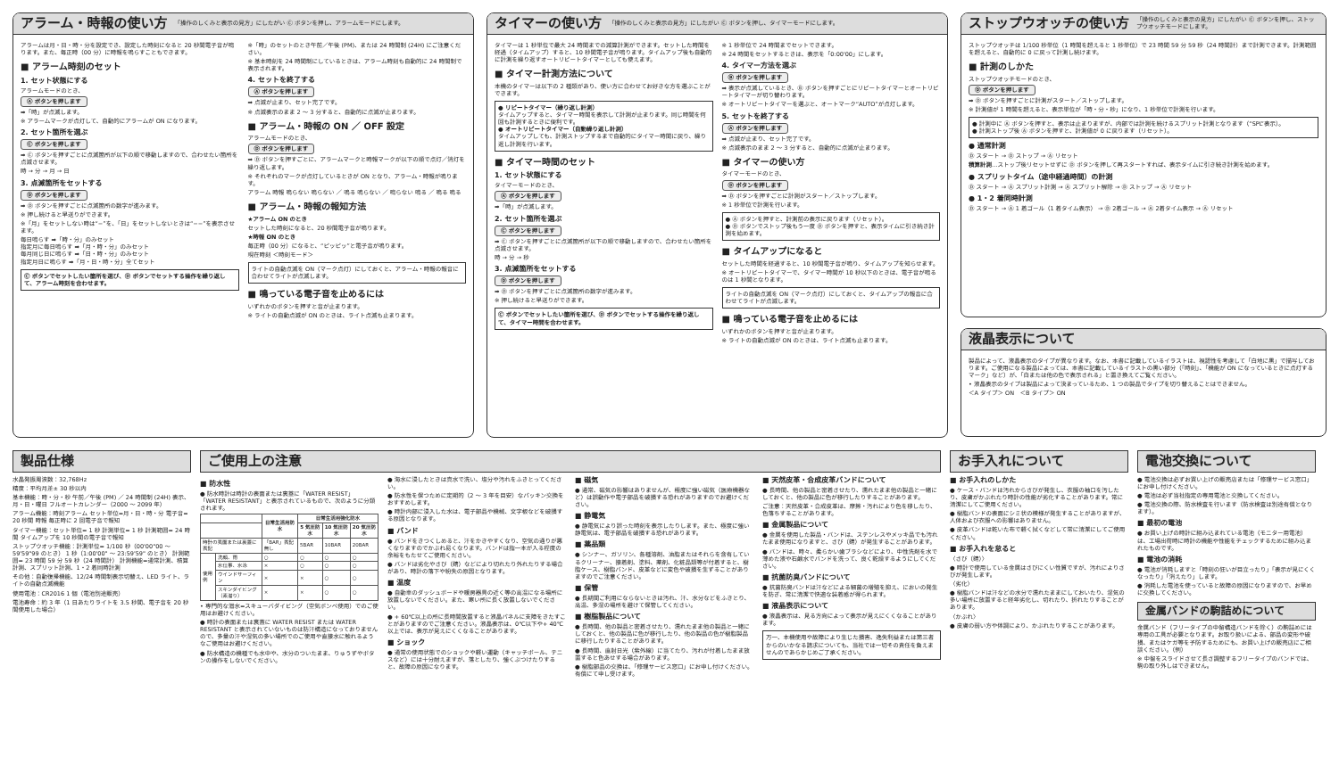アラーム・時報の使い方
「操作のしくみと表示の見方」にしたがい Ⓒ ボタンを押し、アラームモードにします。
アラームは月・日・時・分を設定でき、設定した時刻になると 20 秒間電子音が鳴ります。また、毎正時（00 分）に時報を鳴らすこともできます。
■ アラーム時刻のセット
1. セット状態にする
アラームモードのとき、
Ⓐ ボタンを押します
➡「時」が点滅します。
※ アラームマークが点灯して、自動的にアラームが ON になります。
2. セット箇所を選ぶ
Ⓒ ボタンを押します
➡ Ⓒ ボタンを押すごとに点滅箇所が以下の順で移動しますので、合わせたい箇所を点滅させます。
時 → 分 → 月 → 日
3. 点滅箇所をセットする
Ⓓ ボタンを押します
➡ Ⓓ ボタンを押すごとに点滅箇所の数字が進みます。
※ 押し続けると早送りができます。
※「月」をセットしない時は“−”を、「日」をセットしないときは“−−”を表示させます。
毎日鳴らす ➡「時・分」のみセット
指定月に毎日鳴らす ➡「月・時・分」のみセット
毎月同じ日に鳴らす ➡「日・時・分」のみセット
指定月日に鳴らす ➡「月・日・時・分」全てセット
Ⓒ ボタンでセットしたい箇所を選び、Ⓓ ボタンでセットする操作を繰り返して、アラーム時刻を合わせます。
※「時」のセットのとき午前／午後 (PM)、または 24 時間制 (24H) にご注意ください。
※ 基本時刻を 24 時間制にしているときは、アラーム時刻も自動的に 24 時間制で表示されます。
4. セットを終了する
Ⓐ ボタンを押します
➡ 点滅が止まり、セット完了です。
※ 点滅表示のまま 2 〜 3 分すると、自動的に点滅が止まります。
■ アラーム・時報の ON ／ OFF 設定
アラームモードのとき、
Ⓓ ボタンを押します
➡ Ⓓ ボタンを押すごとに、アラームマークと時報マークが以下の順で点灯／消灯を繰り返します。
※ それぞれのマークが点灯しているときが ON となり、アラーム・時報が鳴ります。
アラーム 時報 鳴らない 鳴らない ／ 鳴る 鳴らない ／ 鳴らない 鳴る ／ 鳴る 鳴る
■ アラーム・時報の報知方法
★アラーム ON のとき
セットした時刻になると、20 秒間電子音が鳴ります。
★時報 ON のとき
毎正時（00 分）になると、“ピッピッ”と電子音が鳴ります。
現在時刻 ＜時刻モード＞
ライトの自動点滅を ON（マーク点灯）にしておくと、アラーム・時報の報音に合わせてライトが点滅します。
■ 鳴っている電子音を止めるには
いずれかのボタンを押すと音が止まります。
※ ライトの自動点滅が ON のときは、ライト点滅も止まります。
タイマーの使い方
「操作のしくみと表示の見方」にしたがい Ⓒ ボタンを押し、タイマーモードにします。
タイマーは 1 秒単位で最大 24 時間までの減算計測ができます。セットした時間を経過（タイムアップ）すると、10 秒間電子音が鳴ります。タイムアップ後も自動的に計測を繰り返すオートリピートタイマーとしても使えます。
■ タイマー計測方法について
本機のタイマーは以下の 2 種類があり、使い方に合わせてお好きな方を選ぶことができます。
● リピートタイマー（繰り返し計測）
タイムアップすると、タイマー時間を表示して計測が止まります。同じ時間を何回も計測するときに便利です。
● オートリピートタイマー（自動繰り返し計測）
タイムアップしても、計測ストップするまで自動的にタイマー時間に戻り、繰り返し計測を行います。
■ タイマー時間のセット
1. セット状態にする
タイマーモードのとき、
Ⓐ ボタンを押します
➡「時」が点滅します。
2. セット箇所を選ぶ
Ⓒ ボタンを押します
➡ Ⓒ ボタンを押すごとに点滅箇所が以下の順で移動しますので、合わせたい箇所を点滅させます。
時 → 分 → 秒
3. 点滅箇所をセットする
Ⓓ ボタンを押します
➡ Ⓓ ボタンを押すごとに点滅箇所の数字が進みます。
※ 押し続けると早送りができます。
Ⓒ ボタンでセットしたい箇所を選び、Ⓓ ボタンでセットする操作を繰り返して、タイマー時間を合わせます。
※ 1 秒単位で 24 時間までセットできます。
※ 24 時間をセットするときは、表示を「0:00'00」にします。
4. タイマー方法を選ぶ
Ⓑ ボタンを押します
➡ 表示が点滅しているとき、Ⓑ ボタンを押すごとにリピートタイマーとオートリピートタイマーが切り替わります。
※ オートリピートタイマーを選ぶと、オートマーク“AUTO”が点灯します。
5. セットを終了する
Ⓐ ボタンを押します
➡ 点滅が止まり、セット完了です。
※ 点滅表示のまま 2 〜 3 分すると、自動的に点滅が止まります。
■ タイマーの使い方
タイマーモードのとき、
Ⓓ ボタンを押します
➡ Ⓓ ボタンを押すごとに計測がスタート／ストップします。
※ 1 秒単位で計測を行います。
● Ⓐ ボタンを押すと、計測前の表示に戻ります（リセット）。
● Ⓓ ボタンでストップ後もう一度 Ⓓ ボタンを押すと、表示タイムに引き続き計測を始めます。
■ タイムアップになると
セットした時間を経過すると、10 秒間電子音が鳴り、タイムアップを知らせます。
※ オートリピートタイマーで、タイマー時間が 10 秒以下のときは、電子音が鳴るのは 1 秒間となります。
ライトの自動点滅を ON（マーク点灯）にしておくと、タイムアップの報音に合わせてライトが点滅します。
■ 鳴っている電子音を止めるには
いずれかのボタンを押すと音が止まります。
※ ライトの自動点滅が ON のときは、ライト点滅も止まります。
ストップウオッチの使い方
「操作のしくみと表示の見方」にしたがい Ⓒ ボタンを押し、ストップウオッチモードにします。
ストップウオッチは 1/100 秒単位（1 時間を超えると 1 秒単位）で 23 時間 59 分 59 秒（24 時間計）まで計測できます。計測範囲を超えると、自動的に 0 に戻って計測し続けます。
■ 計測のしかた
ストップウオッチモードのとき、
Ⓓ ボタンを押します
➡ Ⓓ ボタンを押すごとに計測がスタート／ストップします。
※ 計測値が 1 時間を超えると、表示単位が「時・分・秒」になり、1 秒単位で計測を行います。
● 計測中に Ⓐ ボタンを押すと、表示は止まりますが、内部では計測を続けるスプリット計測となります（“SPL”表示）。
● 計測ストップ後 Ⓐ ボタンを押すと、計測値が 0 に戻ります（リセット）。
● 通常計測
Ⓓ スタート → Ⓓ ストップ → Ⓐ リセット
積算計測…ストップ後リセットせずに Ⓓ ボタンを押して再スタートすれば、表示タイムに引き続き計測を始めます。
● スプリットタイム（途中経過時間）の計測
Ⓓ スタート → Ⓐ スプリット計測 → Ⓐ スプリット解除 → Ⓓ ストップ → Ⓐ リセット
● 1・2 着同時計測
Ⓓ スタート → Ⓐ 1 着ゴール（1 着タイム表示） → Ⓓ 2着ゴール → Ⓐ 2着タイム表示 → Ⓐ リセット
液晶表示について
製品によって、液晶表示のタイプが異なります。なお、本書に記載しているイラストは、視認性を考慮して「白地に黒」で描写しております。ご使用になる製品によっては、本書に記載しているイラストの黒い部分（「時刻」、「機能が ON になっているときに点灯するマーク」など）が、「白または他の色で表示される」と置き換えてご覧ください。
• 液晶表示のタイプは製品によって決まっているため、1 つの製品でタイプを切り替えることはできません。
＜A タイプ＞ ON　＜B タイプ＞ ON
製品仕様
水晶発振周波数：32,768Hz
精度：平均月差± 30 秒以内
基本機能：時・分・秒 午前／午後 (PM) ／ 24 時間制 (24H) 表示、月・日・曜日 フルオートカレンダー（2000 〜 2099 年）
アラーム機能：時刻アラーム セット単位=月・日・時・分 電子音= 20 秒間 時報 毎正時に 2 回電子音で報知
タイマー機能：セット単位= 1 秒 計測単位= 1 秒 計測範囲= 24 時間 タイムアップを 10 秒間の電子音で報知
ストップウオッチ機能：計測単位= 1/100 秒（00'00"00 〜 59'59"99 のとき） 1 秒（1:00'00" 〜 23:59'59" のとき） 計測範囲= 23 時間 59 分 59 秒（24 時間計） 計測機能=通常計測、積算計測、スプリット計測、1・2 着同時計測
その他：自動復帰機能、12/24 時間制表示切替え、LED ライト、ライトの自動点滅機能
使用電池：CR2016 1 個（電池別途販売）
電池寿命：約 3 年（1 日あたりライトを 3.5 秒間、電子音を 20 秒間使用した場合）
ご使用上の注意
■ 防水性
● 防水時計は時計の表面または裏蓋に「WATER RESIST」「WATER RESISTANT」と表示されているもので、次のように分類されます。
| | | 日常生活用防水 | 日常生活用強化防水 | | |
| --- | --- | --- | --- | --- | --- |
| | | | 5 気圧防水 | 10 気圧防水 | 20 気圧防水 |
| 時計の表面または裏蓋に表記 | | 「BAR」表記無し | 5BAR | 10BAR | 20BAR |
| 使用例 | 洗顔、雨 | ○ | ○ | ○ | ○ |
| | 水仕事、水泳 | × | ○ | ○ | ○ |
| | ウインドサーフィン | × | × | ○ | ○ |
| | スキンダイビング（素潜り） | × | × | ○ | ○ |
• 専門的な潜水=スキューバダイビング（空気ボンベ使用）でのご使用はお避けください。
● 時計の表面または裏蓋に WATER RESIST または WATER RESISTANT と表示されていないものは防汗構造になっておりませんので、多量の汗や湿気の多い場所でのご使用や直接水に触れるようなご使用はお避けください。
● 防水構造の機種でも水中や、水分のついたまま、りゅうずやボタンの操作をしないでください。
● 海水に浸したときは真水で洗い、塩分や汚れをふきとってください。
● 防水性を保つために定期的（2 〜 3 年を目安）なパッキン交換をおすすめします。
● 時計内部に浸入した水は、電子部品や機械、文字板などを破損する原因となります。
■ バンド
● バンドをきつくしめると、汗をかきやすくなり、空気の通りが悪くなりますのでかぶれ易くなります。バンドは指一本が入る程度の余裕をもたせてご使用ください。
● バンドは劣化やさび（錆）などにより切れたり外れたりする場合があり、時計の落下や紛失の原因となります。
■ 温度
● 自動車のダッシュボードや暖房器具の近く等の高温になる場所に放置しないでください。また、寒い所に長く放置しないでください。
● + 60℃以上の所に長時間放置すると液晶パネルに支障をきたすことがありますのでご注意ください。液晶表示は、0℃以下や+ 40℃以上では、表示が見えにくくなることがあります。
■ ショック
● 通常の使用状態でのショックや軽い運動（キャッチボール、テニスなど）には十分耐えますが、落としたり、強くぶつけたりすると、故障の原因になります。
■ 磁気
● 通常、磁気の影響はありませんが、極度に強い磁気（医療機器など）は誤動作や電子部品を破損する恐れがありますのでお避けください。
■ 静電気
● 静電気により誤った時刻を表示したりします。また、極度に強い静電気は、電子部品を破損する恐れがあります。
■ 薬品類
● シンナー、ガソリン、各種溶剤、油脂またはそれらを含有しているクリーナー、接着剤、塗料、薬剤、化粧品類等が付着すると、樹脂ケース、樹脂バンド、皮革などに変色や破損を生ずることがありますのでご注意ください。
■ 保管
● 長期間ご利用にならないときは汚れ、汗、水分などをふきとり、高温、多湿の場所を避けて保管してください。
■ 樹脂製品について
● 長時間、他の製品と密着させたり、濡れたまま他の製品と一緒にしておくと、他の製品に色が移行したり、他の製品の色が樹脂製品に移行したりすることがあります。
● 長時間、直射日光（紫外線）に当てたり、汚れが付着したまま放置すると色あせする場合があります。
● 樹脂部品の交換は、「修理サービス窓口」にお申し付けください。有償にて申し受けます。
■ 天然皮革・合成皮革バンドについて
● 長時間、他の製品と密着させたり、濡れたまま他の製品と一緒にしておくと、他の製品に色が移行したりすることがあります。
ご注意：天然皮革・合成皮革は、摩擦・汚れにより色を移したり、色落ちすることがあります。
■ 金属製品について
● 金属を使用した製品・バンドは、ステンレスやメッキ品でも汚れたまま使用になりますと、さび（錆）が発生することがあります。
● バンドは、時々、柔らかい歯ブラシなどにより、中性洗剤を水で薄めた液や石鹸水でバンドを洗って、良く乾燥するようにしてください。
■ 抗菌防臭バンドについて
● 抗菌防臭バンドは汗などによる細菌の増殖を抑え、においの発生を防ぎ、常に清潔で快適な装着感が得られます。
■ 液晶表示について
● 液晶表示は、見る方向によって表示が見えにくくなることがあります。
万一、本機使用や故障により生じた損害、逸失利益または第三者からのいかなる請求についても、当社では一切その責任を負えませんのであらかじめご了承ください。
お手入れについて
■ お手入れのしかた
● ケース・バンドは汚れからさびが発生し、衣服の袖口を汚したり、皮膚がかぶれたり時計の性能が劣化することがあります。常に清潔にしてご使用ください。
● 樹脂バンドの表面にシミ状の模様が発生することがありますが、人体および衣服への影響はありません。
● 皮革バンドは乾いた布で軽く拭くなどして常に清潔にしてご使用ください。
■ お手入れを怠ると
〈さび（錆）〉
● 時計で使用している金属はさびにくい性質ですが、汚れによりさびが発生します。
〈劣化〉
● 樹脂バンドは汗などの水分で濡れたままにしておいたり、湿気の多い場所に放置すると経年劣化し、切れたり、折れたりすることがあります。
〈かぶれ〉
● 皮膚の弱い方や体調により、かぶれたりすることがあります。
電池交換について
● 電池交換は必ずお買い上げの販売店または「修理サービス窓口」にお申し付けください。
● 電池は必ず当社指定の専用電池と交換してください。
● 電池交換の際、防水検査を行います（防水検査は別途有償となります）。
■ 最初の電池
● お買い上げの時計に組み込まれている電池（モニター用電池）は、工場出荷時に時計の機能や性能をチェックするために組み込まれたものです。
■ 電池の消耗
● 電池が消耗しますと「時刻の狂いが目立ったり」「表示が見にくくなったり」「消えたり」します。
● 消耗した電池を使っていると故障の原因になりますので、お早めに交換してください。
金属バンドの駒詰めについて
金属バンド（フリータイプの中留構造バンドを除く）の駒詰めには専用の工具が必要となります。お取り扱いによる、部品の変形や破損、またはケガ等を予防するためにも、お買い上げの販売店にご相談ください。（例）
※ 中留をスライドさせて長さ調整するフリータイプのバンドでは、駒の取り外しはできません。